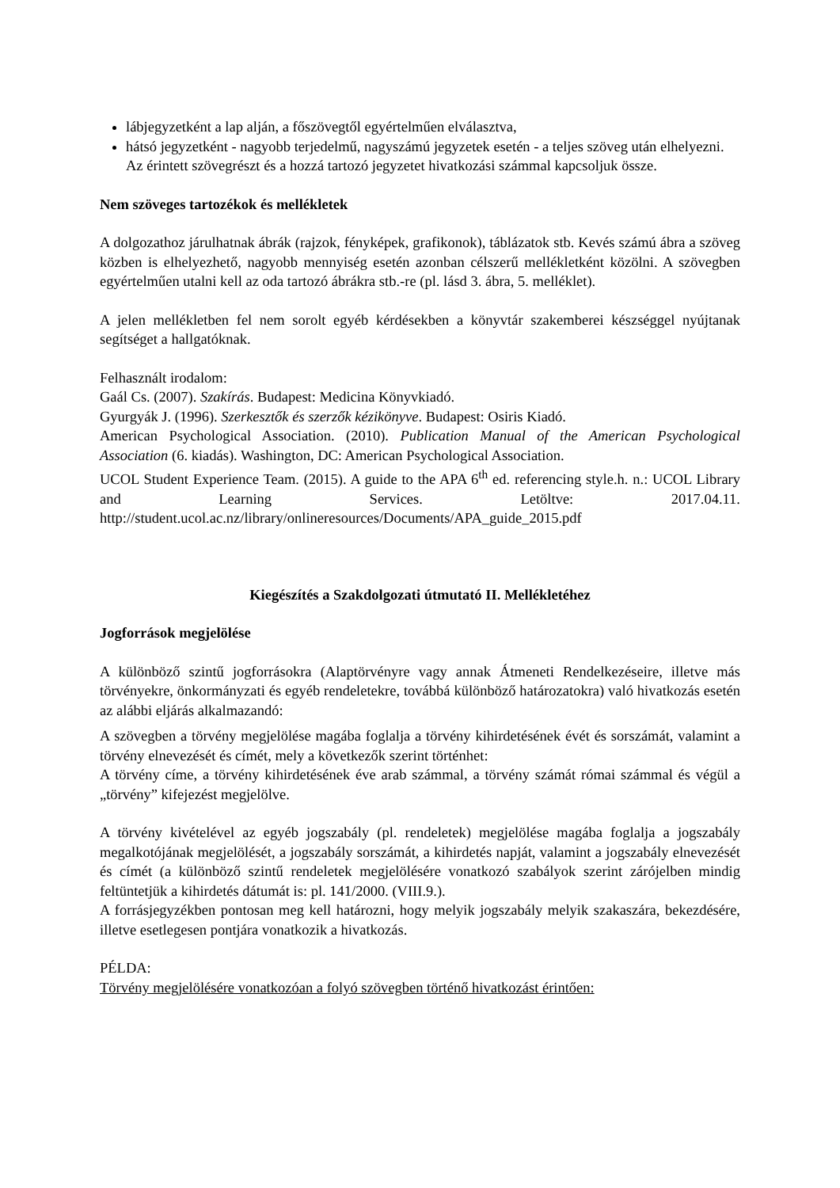lábjegyzetként a lap alján, a főszövegtől egyértelműen elválasztva,
hátsó jegyzetként - nagyobb terjedelmű, nagyszámú jegyzetek esetén - a teljes szöveg után elhelyezni.
Az érintett szövegrészt és a hozzá tartozó jegyzetet hivatkozási számmal kapcsoljuk össze.
Nem szöveges tartozékok és mellékletek
A dolgozathoz járulhatnak ábrák (rajzok, fényképek, grafikonok), táblázatok stb. Kevés számú ábra a szöveg közben is elhelyezhető, nagyobb mennyiség esetén azonban célszerű mellékletként közölni. A szövegben egyértelműen utalni kell az oda tartozó ábrákra stb.-re (pl. lásd 3. ábra, 5. melléklet).
A jelen mellékletben fel nem sorolt egyéb kérdésekben a könyvtár szakemberei készséggel nyújtanak segítséget a hallgatóknak.
Felhasznált irodalom:
Gaál Cs. (2007). Szakírás. Budapest: Medicina Könyvkiadó.
Gyurgyák J. (1996). Szerkesztők és szerzők kézikönyve. Budapest: Osiris Kiadó.
American Psychological Association. (2010). Publication Manual of the American Psychological Association (6. kiadás). Washington, DC: American Psychological Association.
UCOL Student Experience Team. (2015). A guide to the APA 6<sup>th</sup> ed. referencing style.h. n.: UCOL Library and Learning Services. Letöltve: 2017.04.11. http://student.ucol.ac.nz/library/onlineresources/Documents/APA_guide_2015.pdf
Kiegészítés a Szakdolgozati útmutató II. Mellékletéhez
Jogforrások megjelölése
A különböző szintű jogforrásokra (Alaptörvényre vagy annak Átmeneti Rendelkezéseire, illetve más törvényekre, önkormányzati és egyéb rendeletekre, továbbá különböző határozatokra) való hivatkozás esetén az alábbi eljárás alkalmazandó:
A szövegben a törvény megjelölése magába foglalja a törvény kihirdetésének évét és sorszámát, valamint a törvény elnevezését és címét, mely a következők szerint történhet:
A törvény címe, a törvény kihirdetésének éve arab számmal, a törvény számát római számmal és végül a „törvény” kifejezést megjelölve.
A törvény kivételével az egyéb jogszabály (pl. rendeletek) megjelölése magába foglalja a jogszabály megalkotójának megjelölését, a jogszabály sorszámát, a kihirdetés napját, valamint a jogszabály elnevezését és címét (a különböző szintű rendeletek megjelölésére vonatkozó szabályok szerint zárójelben mindig feltüntetjük a kihirdetés dátumát is: pl. 141/2000. (VIII.9.).
A forrásjegyzékben pontosan meg kell határozni, hogy melyik jogszabály melyik szakaszára, bekezdésére, illetve esetlegesen pontjára vonatkozik a hivatkozás.
PÉLDA:
Törvény megjelölésére vonatkozóan a folyó szövegben történő hivatkozást érintően: